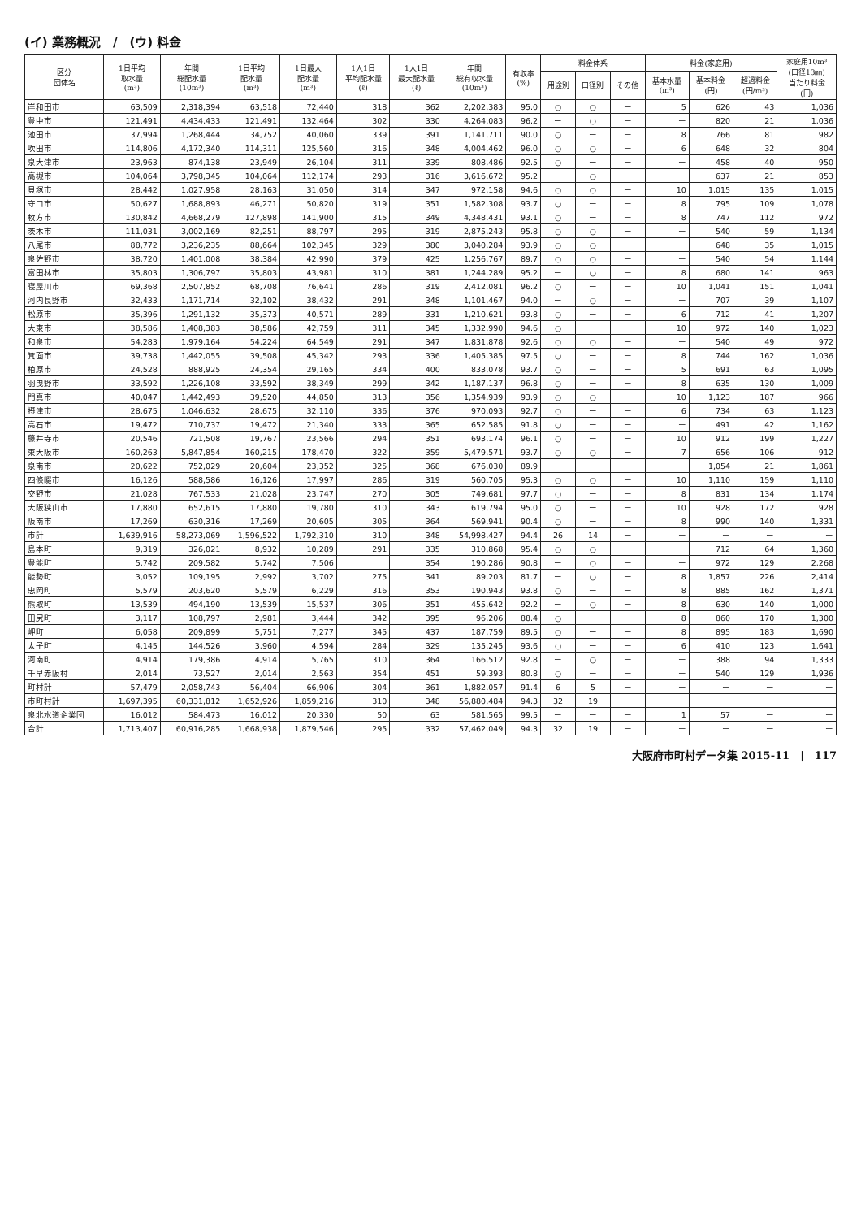(イ) 業務概況　/　(ウ) 料金
| 区分 団体名 | 1日平均 取水量 (m³) | 年間 総配水量 (10m³) | 1日平均 配水量 (m³) | 1日最大 配水量 (m³) | 1人1日 平均配水量 (ℓ) | 1人1日 最大配水量 (ℓ) | 年間 総有収水量 (10m³) | 有収率 (%) | 料金体系 | | | 料金(家庭用) | | | 家庭用10m³ (口径13㎜) 当たり料金 (円) |
| --- | --- | --- | --- | --- | --- | --- | --- | --- | --- | --- | --- | --- | --- | --- | --- |
| | | | | | | | | | 用途別 | 口径別 | その他 | 基本水量 (m³) | 基本料金 (円) | 超過料金 (円/m³) | |
| 岸和田市 | 63,509 | 2,318,394 | 63,518 | 72,440 | 318 | 362 | 2,202,383 | 95.0 | ○ | ○ | ー | 5 | 626 | 43 | 1,036 |
| 豊中市 | 121,491 | 4,434,433 | 121,491 | 132,464 | 302 | 330 | 4,264,083 | 96.2 | ー | ○ | ー | ー | 820 | 21 | 1,036 |
| 池田市 | 37,994 | 1,268,444 | 34,752 | 40,060 | 339 | 391 | 1,141,711 | 90.0 | ○ | ー | ー | 8 | 766 | 81 | 982 |
| 吹田市 | 114,806 | 4,172,340 | 114,311 | 125,560 | 316 | 348 | 4,004,462 | 96.0 | ○ | ○ | ー | 6 | 648 | 32 | 804 |
| 泉大津市 | 23,963 | 874,138 | 23,949 | 26,104 | 311 | 339 | 808,486 | 92.5 | ○ | ー | ー | ー | 458 | 40 | 950 |
| 高槻市 | 104,064 | 3,798,345 | 104,064 | 112,174 | 293 | 316 | 3,616,672 | 95.2 | ー | ○ | ー | ー | 637 | 21 | 853 |
| 貝塚市 | 28,442 | 1,027,958 | 28,163 | 31,050 | 314 | 347 | 972,158 | 94.6 | ○ | ○ | ー | 10 | 1,015 | 135 | 1,015 |
| 守口市 | 50,627 | 1,688,893 | 46,271 | 50,820 | 319 | 351 | 1,582,308 | 93.7 | ○ | ー | ー | 8 | 795 | 109 | 1,078 |
| 枚方市 | 130,842 | 4,668,279 | 127,898 | 141,900 | 315 | 349 | 4,348,431 | 93.1 | ○ | ー | ー | 8 | 747 | 112 | 972 |
| 茨木市 | 111,031 | 3,002,169 | 82,251 | 88,797 | 295 | 319 | 2,875,243 | 95.8 | ○ | ○ | ー | ー | 540 | 59 | 1,134 |
| 八尾市 | 88,772 | 3,236,235 | 88,664 | 102,345 | 329 | 380 | 3,040,284 | 93.9 | ○ | ○ | ー | ー | 648 | 35 | 1,015 |
| 泉佐野市 | 38,720 | 1,401,008 | 38,384 | 42,990 | 379 | 425 | 1,256,767 | 89.7 | ○ | ○ | ー | ー | 540 | 54 | 1,144 |
| 富田林市 | 35,803 | 1,306,797 | 35,803 | 43,981 | 310 | 381 | 1,244,289 | 95.2 | ー | ○ | ー | 8 | 680 | 141 | 963 |
| 寝屋川市 | 69,368 | 2,507,852 | 68,708 | 76,641 | 286 | 319 | 2,412,081 | 96.2 | ○ | ー | ー | 10 | 1,041 | 151 | 1,041 |
| 河内長野市 | 32,433 | 1,171,714 | 32,102 | 38,432 | 291 | 348 | 1,101,467 | 94.0 | ー | ○ | ー | ー | 707 | 39 | 1,107 |
| 松原市 | 35,396 | 1,291,132 | 35,373 | 40,571 | 289 | 331 | 1,210,621 | 93.8 | ○ | ー | ー | 6 | 712 | 41 | 1,207 |
| 大東市 | 38,586 | 1,408,383 | 38,586 | 42,759 | 311 | 345 | 1,332,990 | 94.6 | ○ | ー | ー | 10 | 972 | 140 | 1,023 |
| 和泉市 | 54,283 | 1,979,164 | 54,224 | 64,549 | 291 | 347 | 1,831,878 | 92.6 | ○ | ○ | ー | ー | 540 | 49 | 972 |
| 箕面市 | 39,738 | 1,442,055 | 39,508 | 45,342 | 293 | 336 | 1,405,385 | 97.5 | ○ | ー | ー | 8 | 744 | 162 | 1,036 |
| 柏原市 | 24,528 | 888,925 | 24,354 | 29,165 | 334 | 400 | 833,078 | 93.7 | ○ | ー | ー | 5 | 691 | 63 | 1,095 |
| 羽曳野市 | 33,592 | 1,226,108 | 33,592 | 38,349 | 299 | 342 | 1,187,137 | 96.8 | ○ | ー | ー | 8 | 635 | 130 | 1,009 |
| 門真市 | 40,047 | 1,442,493 | 39,520 | 44,850 | 313 | 356 | 1,354,939 | 93.9 | ○ | ○ | ー | 10 | 1,123 | 187 | 966 |
| 摂津市 | 28,675 | 1,046,632 | 28,675 | 32,110 | 336 | 376 | 970,093 | 92.7 | ○ | ー | ー | 6 | 734 | 63 | 1,123 |
| 高石市 | 19,472 | 710,737 | 19,472 | 21,340 | 333 | 365 | 652,585 | 91.8 | ○ | ー | ー | ー | 491 | 42 | 1,162 |
| 藤井寺市 | 20,546 | 721,508 | 19,767 | 23,566 | 294 | 351 | 693,174 | 96.1 | ○ | ー | ー | 10 | 912 | 199 | 1,227 |
| 東大阪市 | 160,263 | 5,847,854 | 160,215 | 178,470 | 322 | 359 | 5,479,571 | 93.7 | ○ | ○ | ー | 7 | 656 | 106 | 912 |
| 泉南市 | 20,622 | 752,029 | 20,604 | 23,352 | 325 | 368 | 676,030 | 89.9 | ー | ー | ー | ー | 1,054 | 21 | 1,861 |
| 四條畷市 | 16,126 | 588,586 | 16,126 | 17,997 | 286 | 319 | 560,705 | 95.3 | ○ | ○ | ー | 10 | 1,110 | 159 | 1,110 |
| 交野市 | 21,028 | 767,533 | 21,028 | 23,747 | 270 | 305 | 749,681 | 97.7 | ○ | ー | ー | 8 | 831 | 134 | 1,174 |
| 大阪狭山市 | 17,880 | 652,615 | 17,880 | 19,780 | 310 | 343 | 619,794 | 95.0 | ○ | ー | ー | 10 | 928 | 172 | 928 |
| 阪南市 | 17,269 | 630,316 | 17,269 | 20,605 | 305 | 364 | 569,941 | 90.4 | ○ | ー | ー | 8 | 990 | 140 | 1,331 |
| 市計 | 1,639,916 | 58,273,069 | 1,596,522 | 1,792,310 | 310 | 348 | 54,998,427 | 94.4 | 26 | 14 | ー | ー | ー | ー | ー |
| 島本町 | 9,319 | 326,021 | 8,932 | 10,289 | 291 | 335 | 310,868 | 95.4 | ○ | ○ | ー | ー | 712 | 64 | 1,360 |
| 豊能町 | 5,742 | 209,582 | 5,742 | 7,506 | | 354 | 190,286 | 90.8 | ー | ○ | ー | ー | 972 | 129 | 2,268 |
| 能勢町 | 3,052 | 109,195 | 2,992 | 3,702 | 275 | 341 | 89,203 | 81.7 | ー | ○ | ー | 8 | 1,857 | 226 | 2,414 |
| 忠岡町 | 5,579 | 203,620 | 5,579 | 6,229 | 316 | 353 | 190,943 | 93.8 | ○ | ー | ー | 8 | 885 | 162 | 1,371 |
| 熊取町 | 13,539 | 494,190 | 13,539 | 15,537 | 306 | 351 | 455,642 | 92.2 | ー | ○ | ー | 8 | 630 | 140 | 1,000 |
| 田尻町 | 3,117 | 108,797 | 2,981 | 3,444 | 342 | 395 | 96,206 | 88.4 | ○ | ー | ー | 8 | 860 | 170 | 1,300 |
| 岬町 | 6,058 | 209,899 | 5,751 | 7,277 | 345 | 437 | 187,759 | 89.5 | ○ | ー | ー | 8 | 895 | 183 | 1,690 |
| 太子町 | 4,145 | 144,526 | 3,960 | 4,594 | 284 | 329 | 135,245 | 93.6 | ○ | ー | ー | 6 | 410 | 123 | 1,641 |
| 河南町 | 4,914 | 179,386 | 4,914 | 5,765 | 310 | 364 | 166,512 | 92.8 | ー | ○ | ー | ー | 388 | 94 | 1,333 |
| 千早赤阪村 | 2,014 | 73,527 | 2,014 | 2,563 | 354 | 451 | 59,393 | 80.8 | ○ | ー | ー | ー | 540 | 129 | 1,936 |
| 町村計 | 57,479 | 2,058,743 | 56,404 | 66,906 | 304 | 361 | 1,882,057 | 91.4 | 6 | 5 | ー | ー | ー | ー | ー |
| 市町村計 | 1,697,395 | 60,331,812 | 1,652,926 | 1,859,216 | 310 | 348 | 56,880,484 | 94.3 | 32 | 19 | ー | ー | ー | ー | ー |
| 泉北水道企業団 | 16,012 | 584,473 | 16,012 | 20,330 | 50 | 63 | 581,565 | 99.5 | ー | ー | ー | 1 | 57 | ー | ー |
| 合計 | 1,713,407 | 60,916,285 | 1,668,938 | 1,879,546 | 295 | 332 | 57,462,049 | 94.3 | 32 | 19 | ー | ー | ー | ー | ー |
大阪府市町村データ集 2015-11　|　117